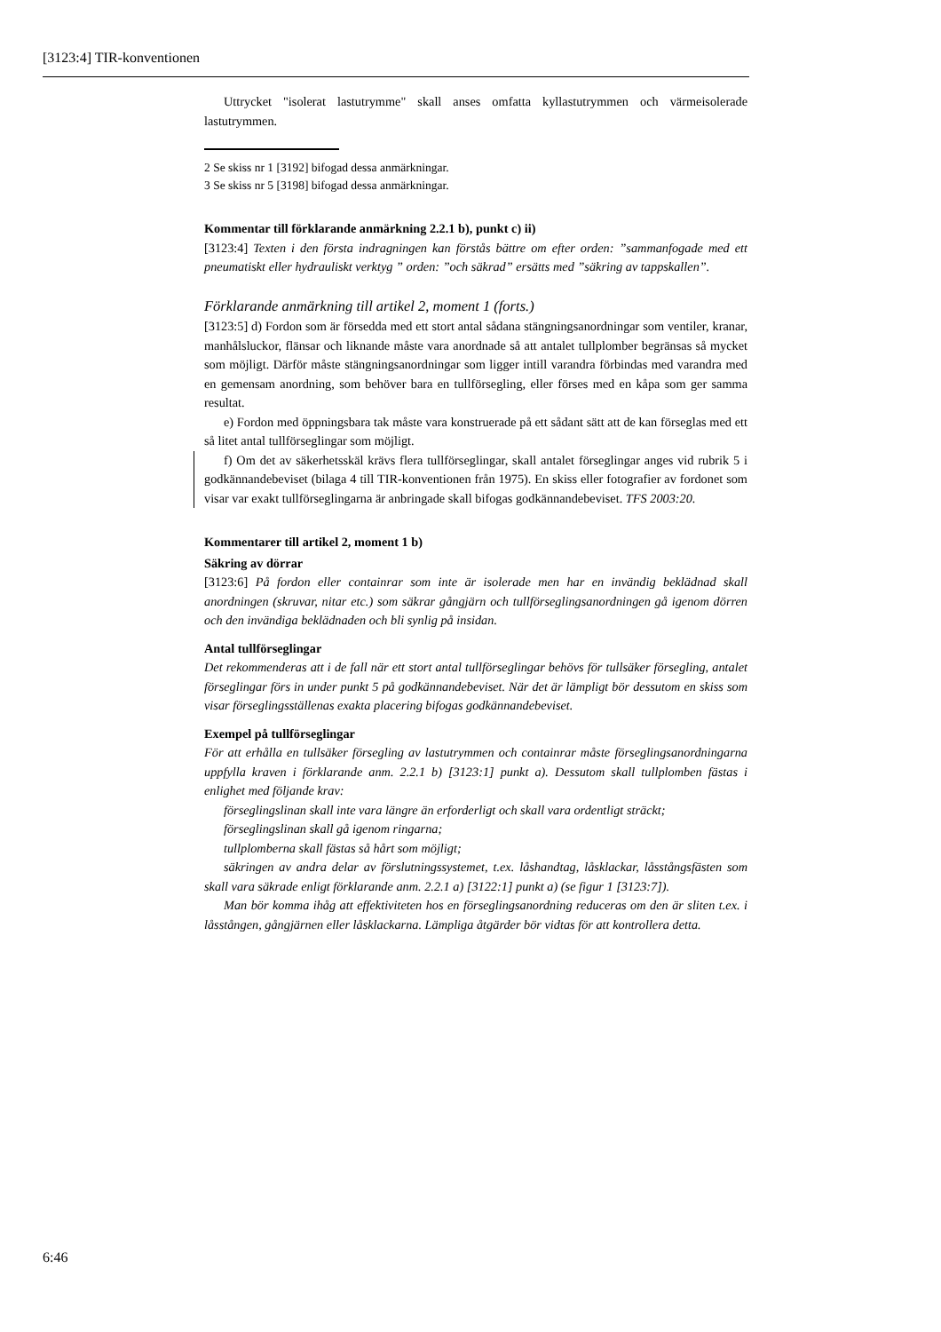[3123:4] TIR-konventionen
Uttrycket "isolerat lastutrymme" skall anses omfatta kyllastutrymmen och värmeisolerade lastutrymmen.
2 Se skiss nr 1 [3192] bifogad dessa anmärkningar.
3 Se skiss nr 5 [3198] bifogad dessa anmärkningar.
Kommentar till förklarande anmärkning 2.2.1 b), punkt c) ii)
[3123:4] Texten i den första indragningen kan förstås bättre om efter orden: ”sammanfogade med ett pneumatiskt eller hydrauliskt verktyg ” orden: ”och säkrad” ersätts med ”säkring av tappskallen”.
Förklarande anmärkning till artikel 2, moment 1 (forts.)
[3123:5] d) Fordon som är försedda med ett stort antal sådana stängningsanordningar som ventiler, kranar, manhålsluckor, flänsar och liknande måste vara anordnade så att antalet tullplomber begränsas så mycket som möjligt. Därför måste stängningsanordningar som ligger intill varandra förbindas med varandra med en gemensam anordning, som behöver bara en tullförsegling, eller förses med en kåpa som ger samma resultat.
e) Fordon med öppningsbara tak måste vara konstruerade på ett sådant sätt att de kan förseglas med ett så litet antal tullförseglingar som möjligt.
f) Om det av säkerhetsskäl krävs flera tullförseglingar, skall antalet förseglingar anges vid rubrik 5 i godkännandebeviset (bilaga 4 till TIR-konventionen från 1975). En skiss eller fotografier av fordonet som visar var exakt tullförseglingarna är anbringade skall bifogas godkännandebeviset. TFS 2003:20.
Kommentarer till artikel 2, moment 1 b)
Säkring av dörrar
[3123:6] På fordon eller containrar som inte är isolerade men har en invändig beklädnad skall anordningen (skruvar, nitar etc.) som säkrar gångjärn och tullförseglingsanordningen gå igenom dörren och den invändiga beklädnaden och bli synlig på insidan.
Antal tullförseglingar
Det rekommenderas att i de fall när ett stort antal tullförseglingar behövs för tullsäker försegling, antalet förseglingar förs in under punkt 5 på godkännandebeviset. När det är lämpligt bör dessutom en skiss som visar förseglingsställenas exakta placering bifogas godkännandebeviset.
Exempel på tullförseglingar
För att erhålla en tullsäker försegling av lastutrymmen och containrar måste förseglingsanordningarna uppfylla kraven i förklarande anm. 2.2.1 b) [3123:1] punkt a). Dessutom skall tullplomben fästas i enlighet med följande krav:
förseglingslinan skall inte vara längre än erforderligt och skall vara ordentligt sträckt;
förseglingslinan skall gå igenom ringarna;
tullplomberna skall fästas så hårt som möjligt;
säkringen av andra delar av förslutningssystemet, t.ex. låshandtag, låsklackar, låsstångsfästen som skall vara säkrade enligt förklarande anm. 2.2.1 a) [3122:1] punkt a) (se figur 1 [3123:7]).
Man bör komma ihåg att effektiviteten hos en förseglingsanordning reduceras om den är sliten t.ex. i låsstången, gångjärnen eller låsklackarna. Lämpliga åtgärder bör vidtas för att kontrollera detta.
6:46